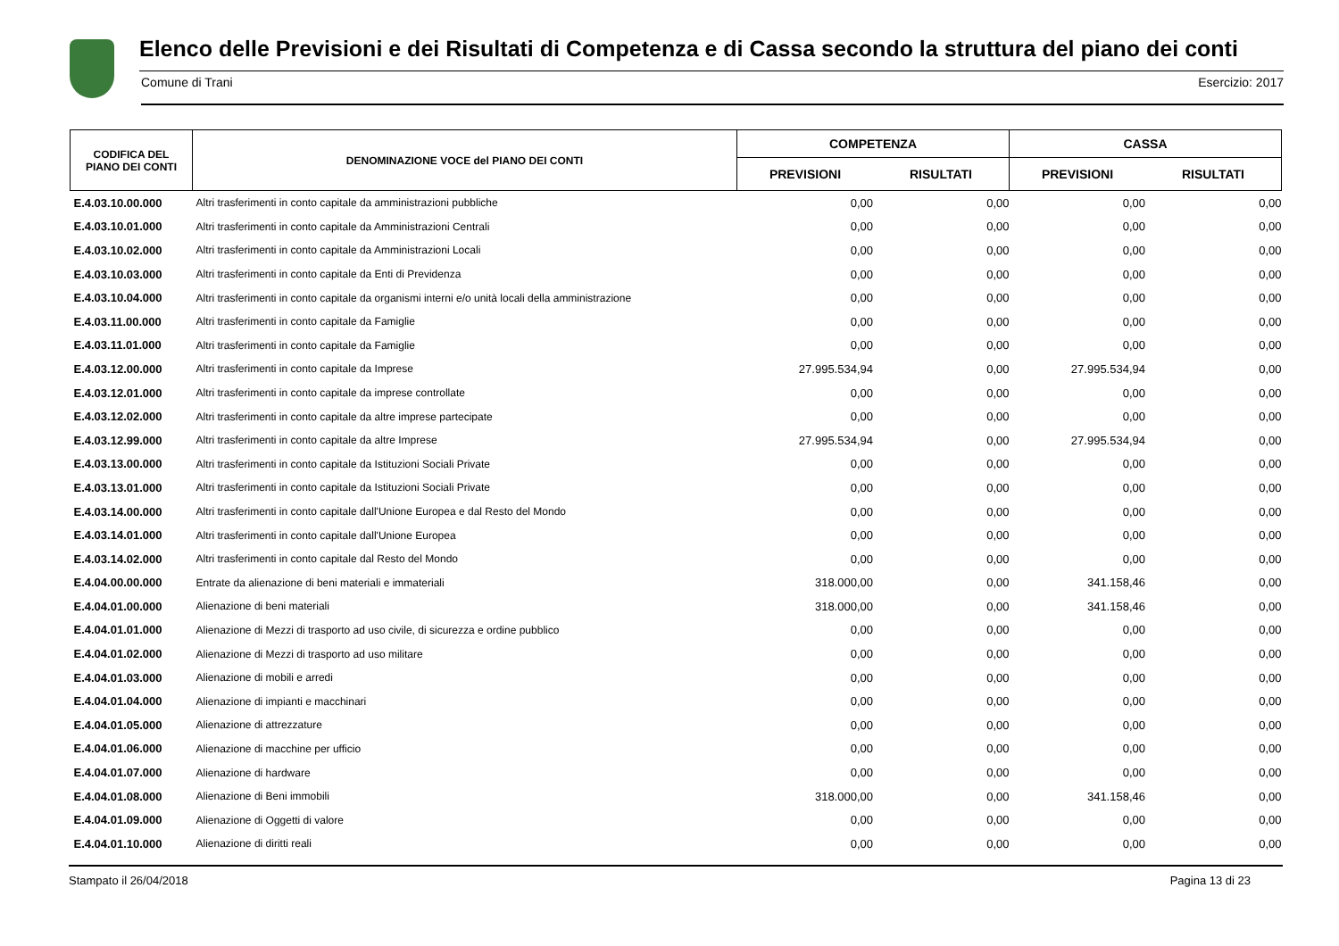Elenco delle Previsioni e dei Risultati di Competenza e di Cassa secondo la struttura del piano dei conti
Comune di Trani Esercizio: 2017
| CODIFICA DEL PIANO DEI CONTI | DENOMINAZIONE VOCE del PIANO DEI CONTI | COMPETENZA | | CASSA | |
| --- | --- | --- | --- | --- | --- |
| | | PREVISIONI | RISULTATI | PREVISIONI | RISULTATI |
| E.4.03.10.00.000 | Altri trasferimenti in conto capitale da amministrazioni pubbliche | 0,00 | 0,00 | 0,00 | 0,00 |
| E.4.03.10.01.000 | Altri trasferimenti in conto capitale da Amministrazioni Centrali | 0,00 | 0,00 | 0,00 | 0,00 |
| E.4.03.10.02.000 | Altri trasferimenti in conto capitale da Amministrazioni Locali | 0,00 | 0,00 | 0,00 | 0,00 |
| E.4.03.10.03.000 | Altri trasferimenti in conto capitale da Enti di Previdenza | 0,00 | 0,00 | 0,00 | 0,00 |
| E.4.03.10.04.000 | Altri trasferimenti in conto capitale da organismi interni e/o unità locali della amministrazione | 0,00 | 0,00 | 0,00 | 0,00 |
| E.4.03.11.00.000 | Altri trasferimenti in conto capitale da Famiglie | 0,00 | 0,00 | 0,00 | 0,00 |
| E.4.03.11.01.000 | Altri trasferimenti in conto capitale da Famiglie | 0,00 | 0,00 | 0,00 | 0,00 |
| E.4.03.12.00.000 | Altri trasferimenti in conto capitale da Imprese | 27.995.534,94 | 0,00 | 27.995.534,94 | 0,00 |
| E.4.03.12.01.000 | Altri trasferimenti in conto capitale da imprese controllate | 0,00 | 0,00 | 0,00 | 0,00 |
| E.4.03.12.02.000 | Altri trasferimenti in conto capitale da altre imprese partecipate | 0,00 | 0,00 | 0,00 | 0,00 |
| E.4.03.12.99.000 | Altri trasferimenti in conto capitale da altre Imprese | 27.995.534,94 | 0,00 | 27.995.534,94 | 0,00 |
| E.4.03.13.00.000 | Altri trasferimenti in conto capitale da Istituzioni Sociali Private | 0,00 | 0,00 | 0,00 | 0,00 |
| E.4.03.13.01.000 | Altri trasferimenti in conto capitale da Istituzioni Sociali Private | 0,00 | 0,00 | 0,00 | 0,00 |
| E.4.03.14.00.000 | Altri trasferimenti in conto capitale dall'Unione Europea e dal Resto del Mondo | 0,00 | 0,00 | 0,00 | 0,00 |
| E.4.03.14.01.000 | Altri trasferimenti in conto capitale dall'Unione Europea | 0,00 | 0,00 | 0,00 | 0,00 |
| E.4.03.14.02.000 | Altri trasferimenti in conto capitale dal Resto del Mondo | 0,00 | 0,00 | 0,00 | 0,00 |
| E.4.04.00.00.000 | Entrate da alienazione di beni materiali e immateriali | 318.000,00 | 0,00 | 341.158,46 | 0,00 |
| E.4.04.01.00.000 | Alienazione di beni materiali | 318.000,00 | 0,00 | 341.158,46 | 0,00 |
| E.4.04.01.01.000 | Alienazione di Mezzi di trasporto ad uso civile, di sicurezza e ordine pubblico | 0,00 | 0,00 | 0,00 | 0,00 |
| E.4.04.01.02.000 | Alienazione di Mezzi di trasporto ad uso militare | 0,00 | 0,00 | 0,00 | 0,00 |
| E.4.04.01.03.000 | Alienazione di mobili e arredi | 0,00 | 0,00 | 0,00 | 0,00 |
| E.4.04.01.04.000 | Alienazione di impianti e macchinari | 0,00 | 0,00 | 0,00 | 0,00 |
| E.4.04.01.05.000 | Alienazione di attrezzature | 0,00 | 0,00 | 0,00 | 0,00 |
| E.4.04.01.06.000 | Alienazione di macchine per ufficio | 0,00 | 0,00 | 0,00 | 0,00 |
| E.4.04.01.07.000 | Alienazione di hardware | 0,00 | 0,00 | 0,00 | 0,00 |
| E.4.04.01.08.000 | Alienazione di Beni immobili | 318.000,00 | 0,00 | 341.158,46 | 0,00 |
| E.4.04.01.09.000 | Alienazione di Oggetti di valore | 0,00 | 0,00 | 0,00 | 0,00 |
| E.4.04.01.10.000 | Alienazione di diritti reali | 0,00 | 0,00 | 0,00 | 0,00 |
Stampato il 26/04/2018 Pagina 13 di 23